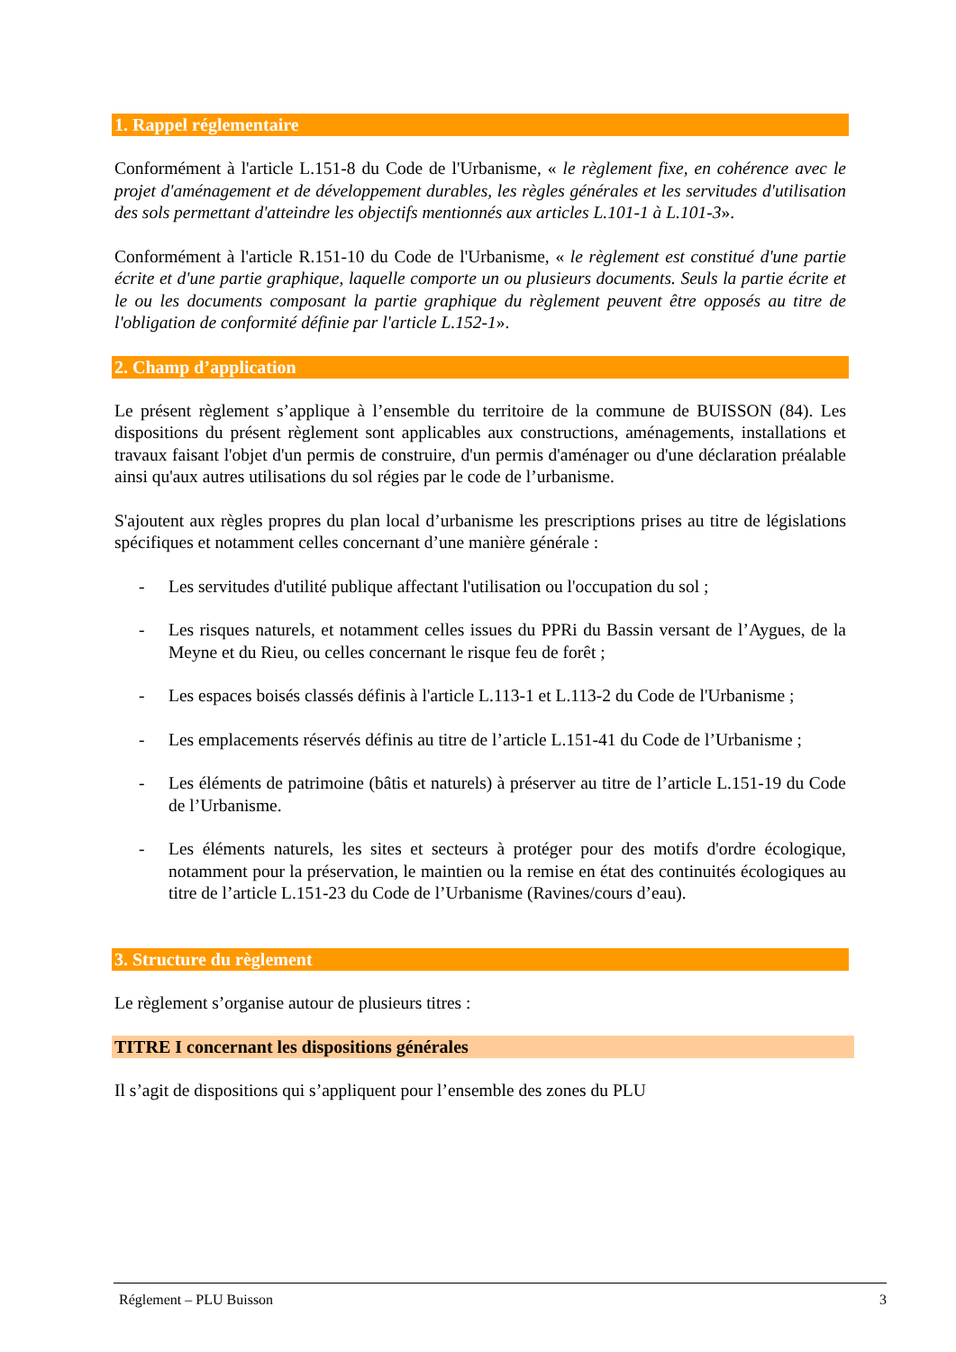1. Rappel réglementaire
Conformément à l'article L.151-8 du Code de l'Urbanisme, « le règlement fixe, en cohérence avec le projet d'aménagement et de développement durables, les règles générales et les servitudes d'utilisation des sols permettant d'atteindre les objectifs mentionnés aux articles L.101-1 à L.101-3».
Conformément à l'article R.151-10 du Code de l'Urbanisme, « le règlement est constitué d'une partie écrite et d'une partie graphique, laquelle comporte un ou plusieurs documents. Seuls la partie écrite et le ou les documents composant la partie graphique du règlement peuvent être opposés au titre de l'obligation de conformité définie par l'article L.152-1».
2. Champ d’application
Le présent règlement s’applique à l’ensemble du territoire de la commune de BUISSON (84). Les dispositions du présent règlement sont applicables aux constructions, aménagements, installations et travaux faisant l'objet d'un permis de construire, d'un permis d'aménager ou d'une déclaration préalable ainsi qu'aux autres utilisations du sol régies par le code de l’urbanisme.
S'ajoutent aux règles propres du plan local d’urbanisme les prescriptions prises au titre de législations spécifiques et notamment celles concernant d’une manière générale :
- Les servitudes d'utilité publique affectant l'utilisation ou l'occupation du sol ;
- Les risques naturels, et notamment celles issues du PPRi du Bassin versant de l’Aygues, de la Meyne et du Rieu, ou celles concernant le risque feu de forêt ;
- Les espaces boisés classés définis à l'article L.113-1 et L.113-2 du Code de l'Urbanisme ;
- Les emplacements réservés définis au titre de l’article L.151-41 du Code de l’Urbanisme ;
- Les éléments de patrimoine (bâtis et naturels) à préserver au titre de l’article L.151-19 du Code de l’Urbanisme.
- Les éléments naturels, les sites et secteurs à protéger pour des motifs d'ordre écologique, notamment pour la préservation, le maintien ou la remise en état des continuités écologiques au titre de l’article L.151-23 du Code de l’Urbanisme (Ravines/cours d’eau).
3. Structure du règlement
Le règlement s’organise autour de plusieurs titres :
TITRE I concernant les dispositions générales
Il s’agit de dispositions qui s’appliquent pour l’ensemble des zones du PLU
Réglement – PLU Buisson 3